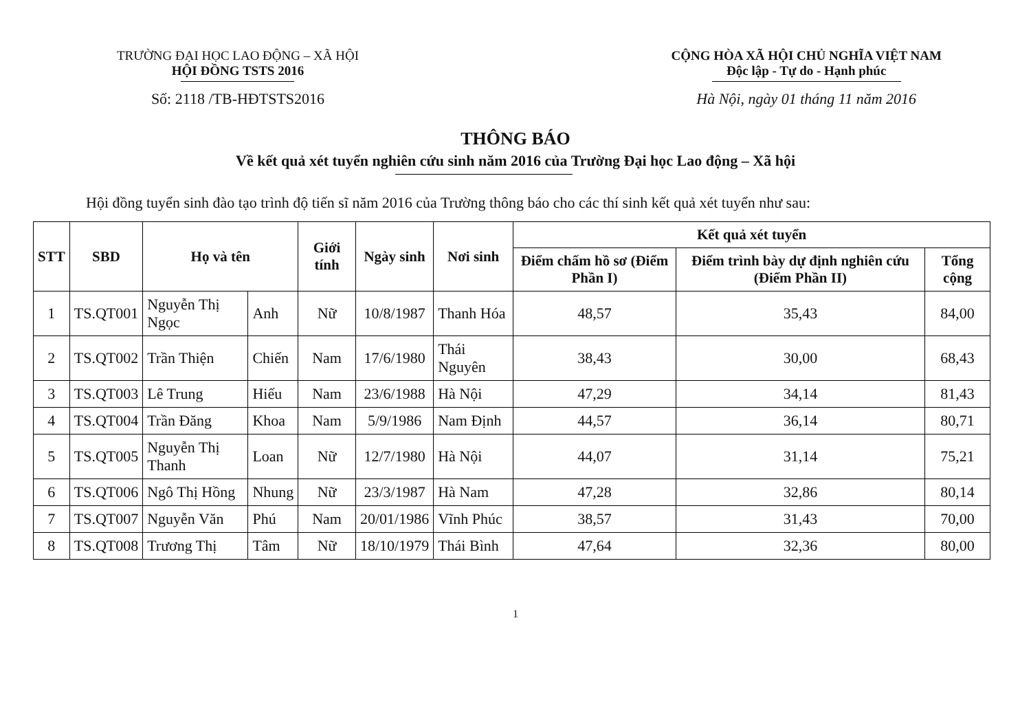TRƯỜNG ĐẠI HỌC LAO ĐỘNG – XÃ HỘI
HỘI ĐỒNG TSTS 2016
Số: 2118 /TB-HĐTSTS2016
CỘNG HÒA XÃ HỘI CHỦ NGHĨA VIỆT NAM
Độc lập - Tự do - Hạnh phúc
Hà Nội, ngày 01 tháng 11 năm 2016
THÔNG BÁO
Về kết quả xét tuyển nghiên cứu sinh năm 2016 của Trường Đại học Lao động – Xã hội
Hội đồng tuyển sinh đào tạo trình độ tiến sĩ năm 2016 của Trường thông báo cho các thí sinh kết quả xét tuyển như sau:
| STT | SBD | Họ và tên | | Giới tính | Ngày sinh | Nơi sinh | Kết quả xét tuyển | | |
| --- | --- | --- | --- | --- | --- | --- | --- | --- | --- |
| | | | | | | | Điểm chấm hồ sơ (Điểm Phần I) | Điểm trình bày dự định nghiên cứu (Điểm Phần II) | Tổng cộng |
| 1 | TS.QT001 | Nguyễn Thị Ngọc | Anh | Nữ | 10/8/1987 | Thanh Hóa | 48,57 | 35,43 | 84,00 |
| 2 | TS.QT002 | Trần Thiện | Chiến | Nam | 17/6/1980 | Thái Nguyên | 38,43 | 30,00 | 68,43 |
| 3 | TS.QT003 | Lê Trung | Hiếu | Nam | 23/6/1988 | Hà Nội | 47,29 | 34,14 | 81,43 |
| 4 | TS.QT004 | Trần Đăng | Khoa | Nam | 5/9/1986 | Nam Định | 44,57 | 36,14 | 80,71 |
| 5 | TS.QT005 | Nguyễn Thị Thanh | Loan | Nữ | 12/7/1980 | Hà Nội | 44,07 | 31,14 | 75,21 |
| 6 | TS.QT006 | Ngô Thị Hồng | Nhung | Nữ | 23/3/1987 | Hà Nam | 47,28 | 32,86 | 80,14 |
| 7 | TS.QT007 | Nguyễn Văn | Phú | Nam | 20/01/1986 | Vĩnh Phúc | 38,57 | 31,43 | 70,00 |
| 8 | TS.QT008 | Trương Thị | Tâm | Nữ | 18/10/1979 | Thái Bình | 47,64 | 32,36 | 80,00 |
1